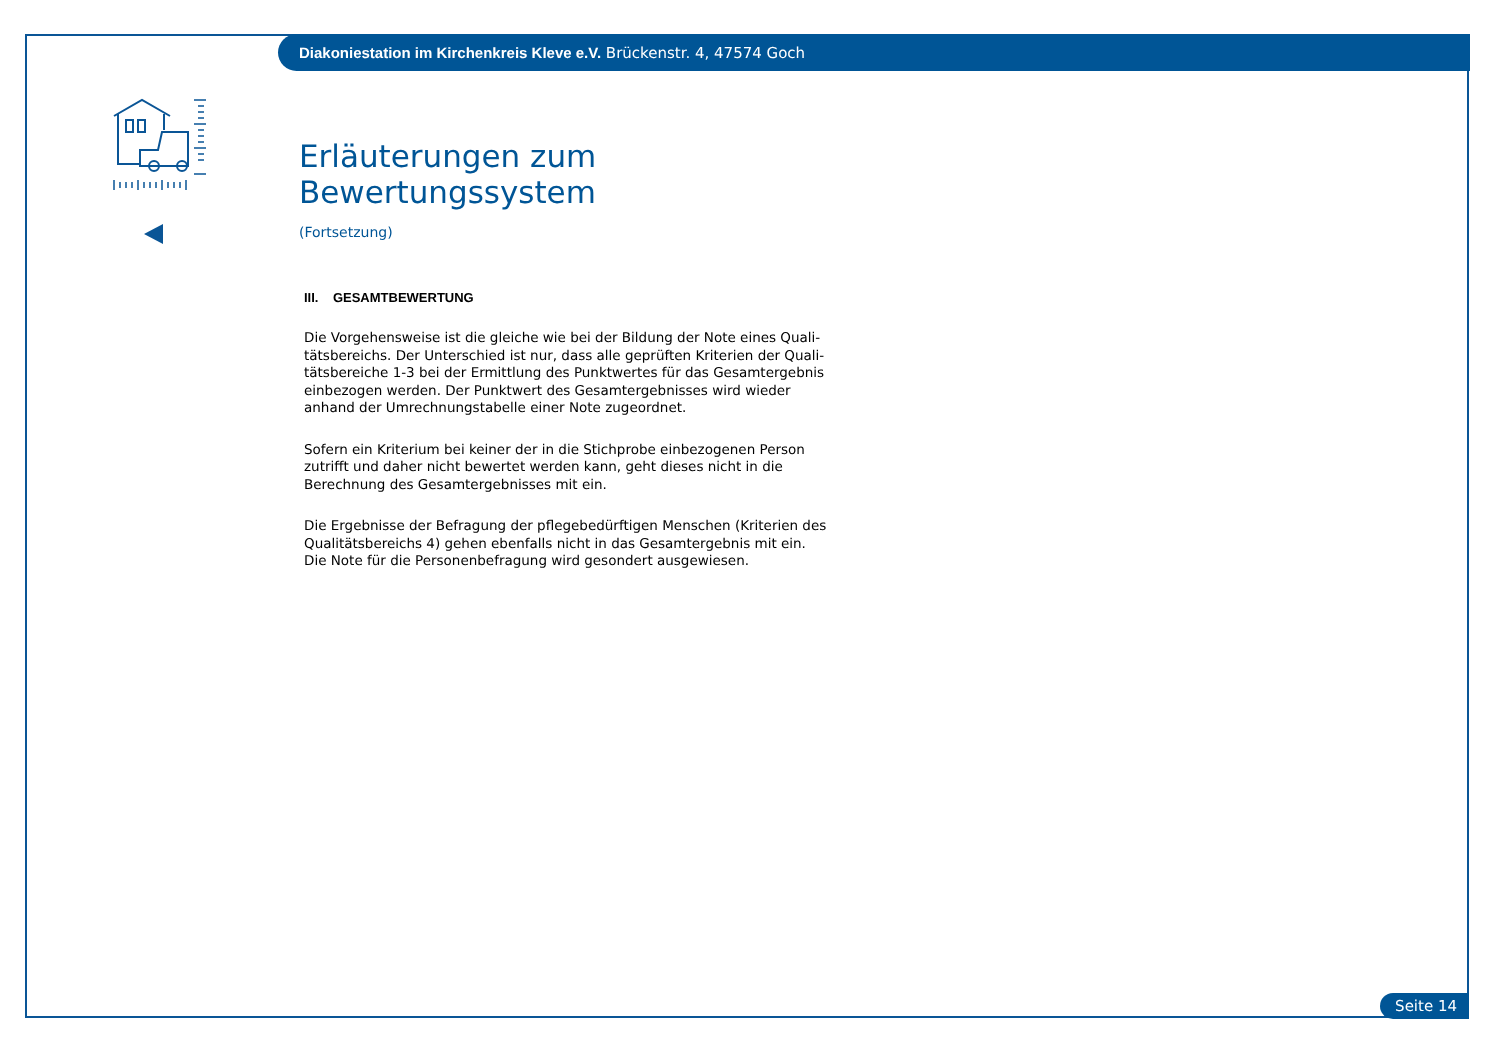Diakoniestation im Kirchenkreis Kleve e.V. Brückenstr. 4, 47574 Goch
Erläuterungen zum Bewertungssystem
(Fortsetzung)
III. GESAMTBEWERTUNG
Die Vorgehensweise ist die gleiche wie bei der Bildung der Note eines Quali-tätsbereichs. Der Unterschied ist nur, dass alle geprüften Kriterien der Quali-tätsbereiche 1-3 bei der Ermittlung des Punktwertes für das Gesamtergebnis einbezogen werden. Der Punktwert des Gesamtergebnisses wird wieder anhand der Umrechnungstabelle einer Note zugeordnet.
Sofern ein Kriterium bei keiner der in die Stichprobe einbezogenen Person zutrifft und daher nicht bewertet werden kann, geht dieses nicht in die Berechnung des Gesamtergebnisses mit ein.
Die Ergebnisse der Befragung der pflegebedürftigen Menschen (Kriterien des Qualitätsbereichs 4) gehen ebenfalls nicht in das Gesamtergebnis mit ein. Die Note für die Personenbefragung wird gesondert ausgewiesen.
Seite 14